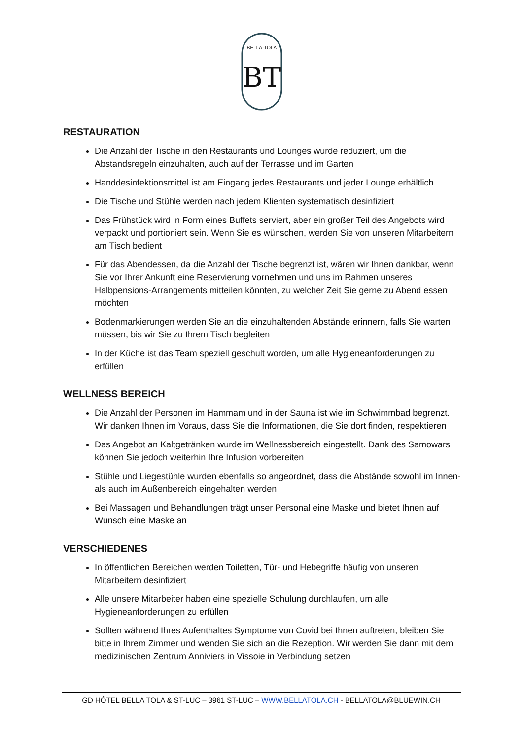BT
BELLA-TOLA
RESTAURATION
Die Anzahl der Tische in den Restaurants und Lounges wurde reduziert, um die Abstandsregeln einzuhalten, auch auf der Terrasse und im Garten
Handdesinfektionsmittel ist am Eingang jedes Restaurants und jeder Lounge erhältlich
Die Tische und Stühle werden nach jedem Klienten systematisch desinfiziert
Das Frühstück wird in Form eines Buffets serviert, aber ein großer Teil des Angebots wird verpackt und portioniert sein. Wenn Sie es wünschen, werden Sie von unseren Mitarbeitern am Tisch bedient
Für das Abendessen, da die Anzahl der Tische begrenzt ist, wären wir Ihnen dankbar, wenn Sie vor Ihrer Ankunft eine Reservierung vornehmen und uns im Rahmen unseres Halbpensions-Arrangements mitteilen könnten, zu welcher Zeit Sie gerne zu Abend essen möchten
Bodenmarkierungen werden Sie an die einzuhaltenden Abstände erinnern, falls Sie warten müssen, bis wir Sie zu Ihrem Tisch begleiten
In der Küche ist das Team speziell geschult worden, um alle Hygieneanforderungen zu erfüllen
WELLNESS BEREICH
Die Anzahl der Personen im Hammam und in der Sauna ist wie im Schwimmbad begrenzt. Wir danken Ihnen im Voraus, dass Sie die Informationen, die Sie dort finden, respektieren
Das Angebot an Kaltgetränken wurde im Wellnessbereich eingestellt. Dank des Samowars können Sie jedoch weiterhin Ihre Infusion vorbereiten
Stühle und Liegestühle wurden ebenfalls so angeordnet, dass die Abstände sowohl im Innen- als auch im Außenbereich eingehalten werden
Bei Massagen und Behandlungen trägt unser Personal eine Maske und bietet Ihnen auf Wunsch eine Maske an
VERSCHIEDENES
In öffentlichen Bereichen werden Toiletten, Tür- und Hebegriffe häufig von unseren Mitarbeitern desinfiziert
Alle unsere Mitarbeiter haben eine spezielle Schulung durchlaufen, um alle Hygieneanforderungen zu erfüllen
Sollten während Ihres Aufenthaltes Symptome von Covid bei Ihnen auftreten, bleiben Sie bitte in Ihrem Zimmer und wenden Sie sich an die Rezeption. Wir werden Sie dann mit dem medizinischen Zentrum Anniviers in Vissoie in Verbindung setzen
GD HÔTEL BELLA TOLA & ST-LUC – 3961 ST-LUC – WWW.BELLATOLA.CH - BELLATOLA@BLUEWIN.CH